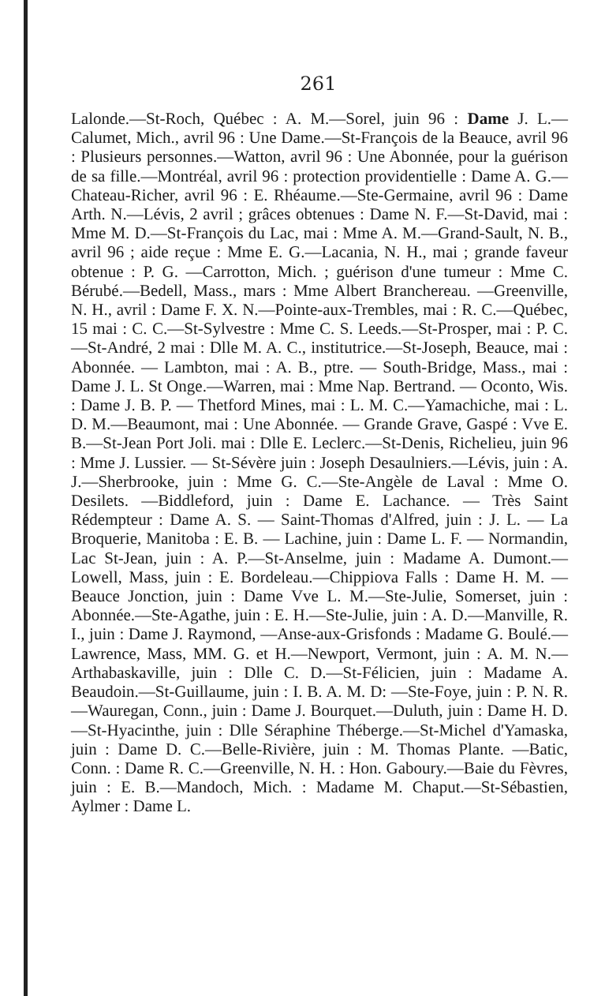261
Lalonde.—St-Roch, Québec : A. M.—Sorel, juin 96 : Dame J. L.—Calumet, Mich., avril 96 : Une Dame.—St-François de la Beauce, avril 96 : Plusieurs personnes.—Watton, avril 96 : Une Abonnée, pour la guérison de sa fille.—Montréal, avril 96 : protection providentielle : Dame A. G.—Chateau-Richer, avril 96 : E. Rhéaume.—Ste-Germaine, avril 96 : Dame Arth. N.—Lévis, 2 avril ; grâces obtenues : Dame N. F.—St-David, mai : Mme M. D.—St-François du Lac, mai : Mme A. M.—Grand-Sault, N. B., avril 96 ; aide reçue : Mme E. G.—Lacania, N. H., mai ; grande faveur obtenue : P. G. —Carrotton, Mich. ; guérison d'une tumeur : Mme C. Bérubé.—Bedell, Mass., mars : Mme Albert Branchereau. —Greenville, N. H., avril : Dame F. X. N.—Pointe-aux-Trembles, mai : R. C.—Québec, 15 mai : C. C.—St-Sylvestre : Mme C. S. Leeds.—St-Prosper, mai : P. C.—St-André, 2 mai : Dlle M. A. C., institutrice.—St-Joseph, Beauce, mai : Abonnée. — Lambton, mai : A. B., ptre. — South-Bridge, Mass., mai : Dame J. L. St Onge.—Warren, mai : Mme Nap. Bertrand. — Oconto, Wis. : Dame J. B. P. — Thetford Mines, mai : L. M. C.—Yamachiche, mai : L. D. M.—Beaumont, mai : Une Abonnée. — Grande Grave, Gaspé : Vve E. B.—St-Jean Port Joli. mai : Dlle E. Leclerc.—St-Denis, Richelieu, juin 96 : Mme J. Lussier. — St-Sévère juin : Joseph Desaulniers.—Lévis, juin : A. J.—Sherbrooke, juin : Mme G. C.—Ste-Angèle de Laval : Mme O. Desilets. —Biddleford, juin : Dame E. Lachance. — Très Saint Rédempteur : Dame A. S. — Saint-Thomas d'Alfred, juin : J. L. — La Broquerie, Manitoba : E. B. — Lachine, juin : Dame L. F. — Normandin, Lac St-Jean, juin : A. P.—St-Anselme, juin : Madame A. Dumont.—Lowell, Mass, juin : E. Bordeleau.—Chippiova Falls : Dame H. M. —Beauce Jonction, juin : Dame Vve L. M.—Ste-Julie, Somerset, juin : Abonnée.—Ste-Agathe, juin : E. H.—Ste-Julie, juin : A. D.—Manville, R. I., juin : Dame J. Raymond, —Anse-aux-Grisfonds : Madame G. Boulé.—Lawrence, Mass, MM. G. et H.—Newport, Vermont, juin : A. M. N.—Arthabaskaville, juin : Dlle C. D.—St-Félicien, juin : Madame A. Beaudoin.—St-Guillaume, juin : I. B. A. M. D: —Ste-Foye, juin : P. N. R.—Wauregan, Conn., juin : Dame J. Bourquet.—Duluth, juin : Dame H. D.—St-Hyacinthe, juin : Dlle Séraphine Théberge.—St-Michel d'Yamaska, juin : Dame D. C.—Belle-Rivière, juin : M. Thomas Plante. —Batic, Conn. : Dame R. C.—Greenville, N. H. : Hon. Gaboury.—Baie du Fèvres, juin : E. B.—Mandoch, Mich. : Madame M. Chaput.—St-Sébastien, Aylmer : Dame L.